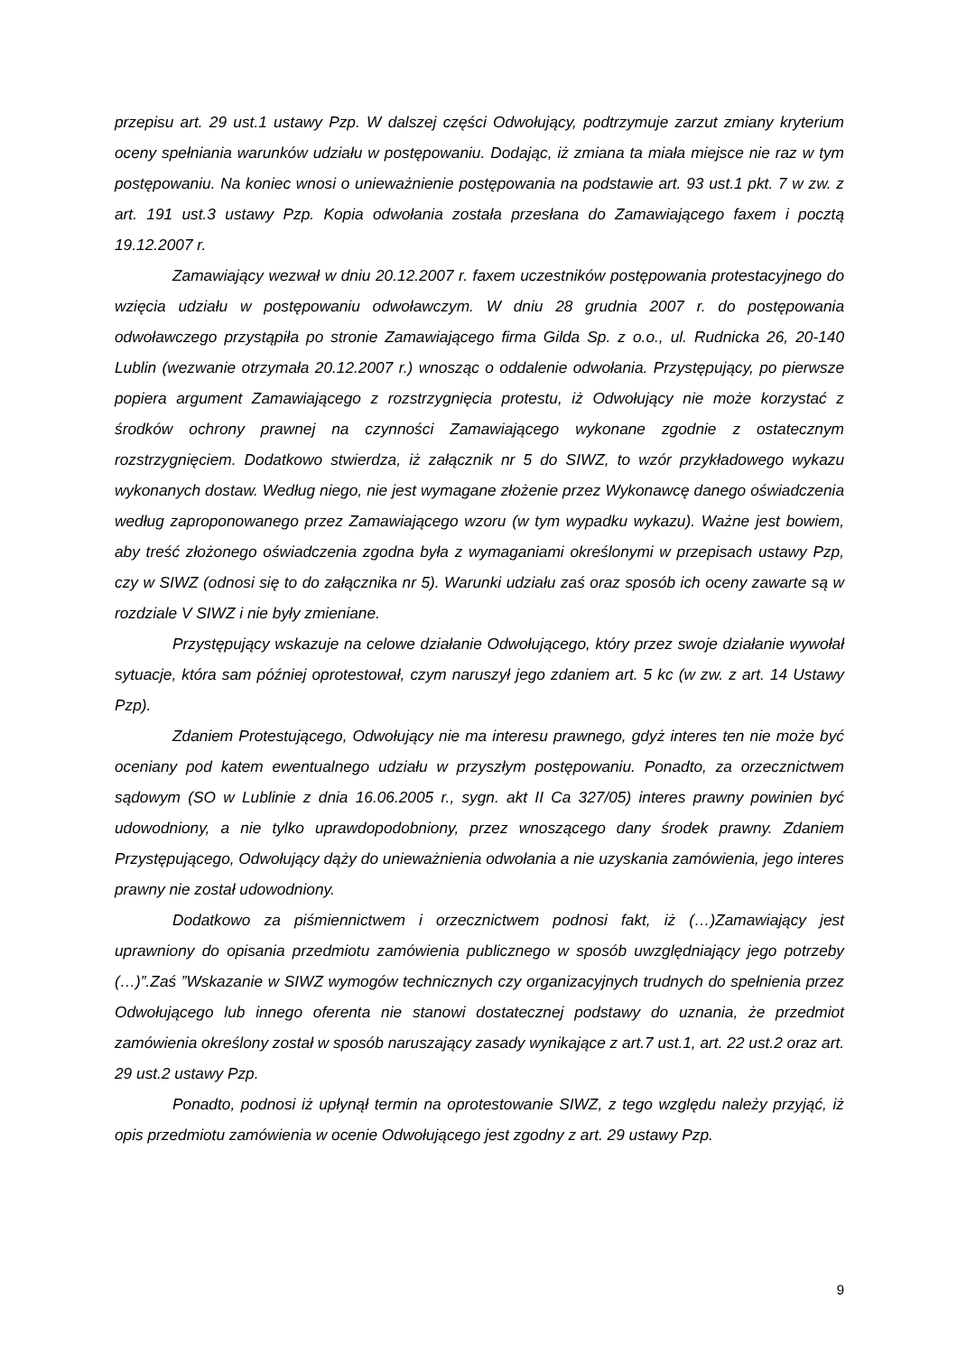przepisu art. 29 ust.1 ustawy Pzp. W dalszej części Odwołujący, podtrzymuje zarzut zmiany kryterium oceny spełniania warunków udziału w postępowaniu. Dodając, iż zmiana ta miała miejsce nie raz w tym postępowaniu. Na koniec wnosi o unieważnienie postępowania na podstawie art. 93 ust.1 pkt. 7 w zw. z art. 191 ust.3 ustawy Pzp. Kopia odwołania została przesłana do Zamawiającego faxem i pocztą 19.12.2007 r.
Zamawiający wezwał w dniu 20.12.2007 r. faxem uczestników postępowania protestacyjnego do wzięcia udziału w postępowaniu odwoławczym. W dniu 28 grudnia 2007 r. do postępowania odwoławczego przystąpiła po stronie Zamawiającego firma Gilda Sp. z o.o., ul. Rudnicka 26, 20-140 Lublin (wezwanie otrzymała 20.12.2007 r.) wnosząc o oddalenie odwołania. Przystępujący, po pierwsze popiera argument Zamawiającego z rozstrzygnięcia protestu, iż Odwołujący nie może korzystać z środków ochrony prawnej na czynności Zamawiającego wykonane zgodnie z ostatecznym rozstrzygnięciem. Dodatkowo stwierdza, iż załącznik nr 5 do SIWZ, to wzór przykładowego wykazu wykonanych dostaw. Według niego, nie jest wymagane złożenie przez Wykonawcę danego oświadczenia według zaproponowanego przez Zamawiającego wzoru (w tym wypadku wykazu). Ważne jest bowiem, aby treść złożonego oświadczenia zgodna była z wymaganiami określonymi w przepisach ustawy Pzp, czy w SIWZ (odnosi się to do załącznika nr 5). Warunki udziału zaś oraz sposób ich oceny zawarte są w rozdziale V SIWZ i nie były zmieniane.
Przystępujący wskazuje na celowe działanie Odwołującego, który przez swoje działanie wywołał sytuacje, która sam później oprotestował, czym naruszył jego zdaniem art. 5 kc (w zw. z art. 14 Ustawy Pzp).
Zdaniem Protestującego, Odwołujący nie ma interesu prawnego, gdyż interes ten nie może być oceniany pod katem ewentualnego udziału w przyszłym postępowaniu. Ponadto, za orzecznictwem sądowym (SO w Lublinie z dnia 16.06.2005 r., sygn. akt II Ca 327/05) interes prawny powinien być udowodniony, a nie tylko uprawdopodobniony, przez wnoszącego dany środek prawny. Zdaniem Przystępującego, Odwołujący dąży do unieważnienia odwołania a nie uzyskania zamówienia, jego interes prawny nie został udowodniony.
Dodatkowo za piśmiennictwem i orzecznictwem podnosi fakt, iż (…)Zamawiający jest uprawniony do opisania przedmiotu zamówienia publicznego w sposób uwzględniający jego potrzeby (…)”.Zaś ”Wskazanie w SIWZ wymogów technicznych czy organizacyjnych trudnych do spełnienia przez Odwołującego lub innego oferenta nie stanowi dostatecznej podstawy do uznania, że przedmiot zamówienia określony został w sposób naruszający zasady wynikające z art.7 ust.1, art. 22 ust.2 oraz art. 29 ust.2 ustawy Pzp.
Ponadto, podnosi iż upłynął termin na oprotestowanie SIWZ, z tego względu należy przyjąć, iż opis przedmiotu zamówienia w ocenie Odwołującego jest zgodny z art. 29 ustawy Pzp.
9